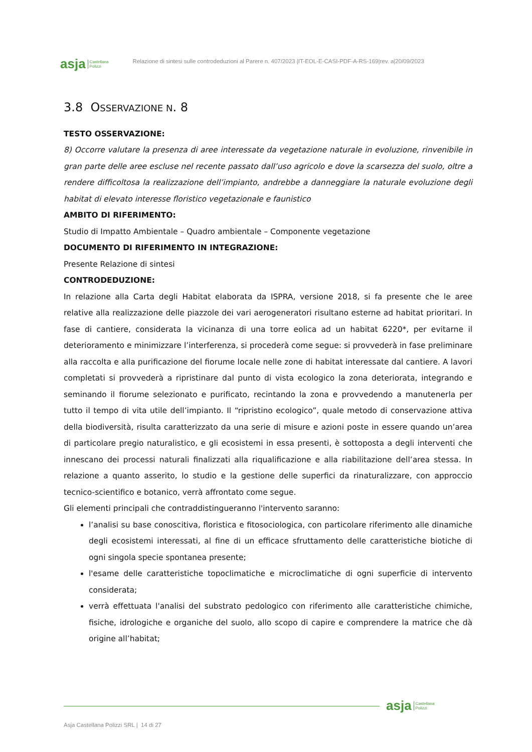asja Castellana
Polizzi
Relazione di sintesi sulle controdeduzioni al Parere n. 407/2023 |IT-EOL-E-CASI-PDF-A-RS-169|rev. a|20/09/2023
3.8 OSSERVAZIONE N. 8
TESTO OSSERVAZIONE:
8) Occorre valutare la presenza di aree interessate da vegetazione naturale in evoluzione, rinvenibile in gran parte delle aree escluse nel recente passato dall’uso agricolo e dove la scarsezza del suolo, oltre a rendere difficoltosa la realizzazione dell’impianto, andrebbe a danneggiare la naturale evoluzione degli habitat di elevato interesse floristico vegetazionale e faunistico
AMBITO DI RIFERIMENTO:
Studio di Impatto Ambientale – Quadro ambientale – Componente vegetazione
DOCUMENTO DI RIFERIMENTO IN INTEGRAZIONE:
Presente Relazione di sintesi
CONTRODEDUZIONE:
In relazione alla Carta degli Habitat elaborata da ISPRA, versione 2018, si fa presente che le aree relative alla realizzazione delle piazzole dei vari aerogeneratori risultano esterne ad habitat prioritari. In fase di cantiere, considerata la vicinanza di una torre eolica ad un habitat 6220*, per evitarne il deterioramento e minimizzare l’interferenza, si procederà come segue: si provvederà in fase preliminare alla raccolta e alla purificazione del fiorume locale nelle zone di habitat interessate dal cantiere. A lavori completati si provvederà a ripristinare dal punto di vista ecologico la zona deteriorata, integrando e seminando il fiorume selezionato e purificato, recintando la zona e provvedendo a manutenerla per tutto il tempo di vita utile dell’impianto. Il “ripristino ecologico”, quale metodo di conservazione attiva della biodiversità, risulta caratterizzato da una serie di misure e azioni poste in essere quando un’area di particolare pregio naturalistico, e gli ecosistemi in essa presenti, è sottoposta a degli interventi che innescano dei processi naturali finalizzati alla riqualificazione e alla riabilitazione dell’area stessa. In relazione a quanto asserito, lo studio e la gestione delle superfici da rinaturalizzare, con approccio tecnico-scientifico e botanico, verrà affrontato come segue.
Gli elementi principali che contraddistingueranno l'intervento saranno:
l’analisi su base conoscitiva, floristica e fitosociologica, con particolare riferimento alle dinamiche degli ecosistemi interessati, al fine di un efficace sfruttamento delle caratteristiche biotiche di ogni singola specie spontanea presente;
l'esame delle caratteristiche topoclimatiche e microclimatiche di ogni superficie di intervento considerata;
verrà effettuata l'analisi del substrato pedologico con riferimento alle caratteristiche chimiche, fisiche, idrologiche e organiche del suolo, allo scopo di capire e comprendere la matrice che dà origine all’habitat;
asja Castellana
Polizzi
Asja Castellana Polizzi SRL | 14 di 27